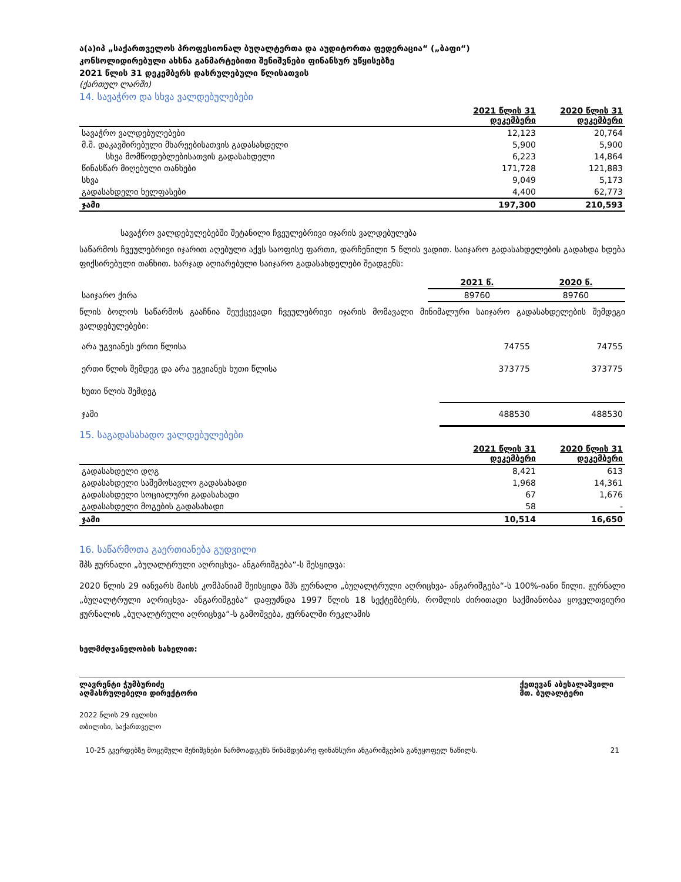ა(ა)იპ „საქართველოს პროფესიონალ ბუღალტერთა და აუდიტორთა ფედერაცია“ („ბაფი“)
კონსოლიდირებული ახსნა განმარტებითი შენიშვნები ფინანსურ უწყისებზე
2021 წლის 31 დეკემბერს დასრულებული წლისათვის
(ქართულ ლარში)
14. სავაჭრო და სხვა ვალდებულებები
| | 2021 წლის 31 დეკემბერი | 2020 წლის 31 დეკემბერი |
| სავაჭრო ვალდებულებები | 12,123 | 20,764 |
| მ.შ. დაკავშირებული მხარეებისათვის გადასახდელი | 5,900 | 5,900 |
| სხვა მომწოდებლებისათვის გადასახდელი | 6,223 | 14,864 |
| წინასწარ მიღებული თანხები | 171,728 | 121,883 |
| სხვა | 9,049 | 5,173 |
| გადასახდელი ხელფასები | 4,400 | 62,773 |
| ჯამი | 197,300 | 210,593 |
სავაჭრო ვალდებულებებში შეტანილი ჩვეულებრივი იჯარის ვალდებულება
საწარმოს ჩვეულებრივი იჯარით აღებული აქვს საოფისე ფართი, დარჩენილი 5 წლის ვადით. საიჯარო გადასახდელების გადახდა ხდება ფიქსირებული თანხით. ხარჯად აღიარებული საიჯარო გადასახდელები შეადგენს:
| | 2021 წ. | 2020 წ. |
| საიჯარო ქირა | 89760 | 89760 |
წლის ბოლოს საწარმოს გააჩნია შეუქცევადი ჩვეულებრივი იჯარის მომავალი მინიმალური საიჯარო გადასახდელების შემდეგი ვალდებულებები:
| არა უგვიანეს ერთი წლისა | 74755 | 74755 |
| ერთი წლის შემდეგ და არა უგვიანეს ხუთი წლისა | 373775 | 373775 |
| ხუთი წლის შემდეგ | | |
| ჯამი | 488530 | 488530 |
15. საგადასახადო ვალდებულებები
| | 2021 წლის 31 დეკემბერი | 2020 წლის 31 დეკემბერი |
| გადასახდელი დღგ | 8,421 | 613 |
| გადასახდელი საშემოსავლო გადასახადი | 1,968 | 14,361 |
| გადასახდელი სოციალური გადასახადი | 67 | 1,676 |
| გადასახდელი მოგების გადასახადი | 58 | - |
| ჯამი | 10,514 | 16,650 |
16. საწარმოთა გაერთიანება გუდვილი
შპს ჟურნალი „ბუღალტრული აღრიცხვა- ანგარიშგება“-ს შესყიდვა:
2020 წლის 29 იანვარს მაისს კომპანიამ შეისყიდა შპს ჟურნალი „ბუღალტრული აღრიცხვა- ანგარიშგება“-ს 100%-იანი წილი. ჟურნალი „ბუღალტრული აღრიცხვა- ანგარიშგება“ დაფუძნდა 1997 წლის 18 სექტემბერს, რომლის ძირითადი საქმიანობაა ყოველთვიური ჟურნალის „ბუღალტრული აღრიცხვა“-ს გამოშვება, ჟურნალში რეკლამის
ხელმძღვანელობის სახელით:
ლავრენტი ჭუმბურიძე
აღმასრულებელი დირექტორი
ქეთევან აბესალაშვილი
მთ. ბუღალტერი
2022 წლის 29 ივლისი
თბილისი, საქართველო
10-25 გვერდებზე მოცემული შენიშვნები წარმოადგენს წინამდებარე ფინანსური ანგარიშგების განუყოფელ ნაწილს. 21